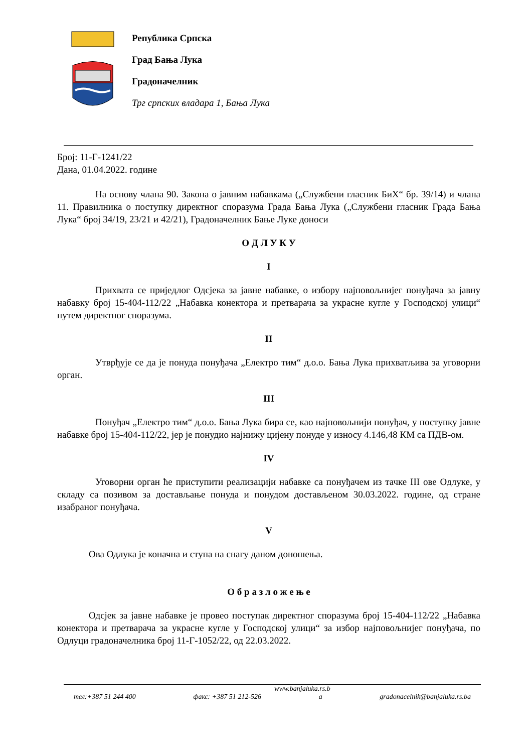Република Српска
Град Бања Лука
Градоначелник
Трг српских владара 1, Бања Лука
Број: 11-Г-1241/22
Дана, 01.04.2022. године
На основу члана 90. Закона о јавним набавкама („Службени гласник БиХ“ бр. 39/14) и члана 11. Правилника о поступку директног споразума Града Бања Лука („Службени гласник Града Бања Лука“ број 34/19, 23/21 и 42/21), Градоначелник Бање Луке доноси
О Д Л У К У
I
Прихвата се приједлог Одсјека за јавне набавке, о избору најповољнијег понуђача за јавну набавку број 15-404-112/22 „Набавка конектора и претварача за украсне кугле у Господској улици“ путем директног споразума.
II
Утврђује се да је понуда понуђача „Електро тим“ д.о.о. Бања Лука прихватљива за уговорни орган.
III
Понуђач „Електро тим“ д.о.о. Бања Лука бира се, као најповољнији понуђач, у поступку јавне набавке број 15-404-112/22, јер је понудио најнижу цијену понуде у износу 4.146,48 КМ са ПДВ-ом.
IV
Уговорни орган ће приступити реализацији набавке са понуђачем из тачке III ове Одлуке, у складу са позивом за достављање понуда и понудом достављеном 30.03.2022. године, од стране изабраног понуђача.
V
Ова Одлука је коначна и ступа на снагу даном доношења.
О б р а з л о ж е њ е
Одсјек за јавне набавке је провео поступак директног споразума број 15-404-112/22 „Набавка конектора и претварача за украсне кугле у Господској улици“ за избор најповољнијег понуђача, по Одлуци градоначелника број 11-Г-1052/22, од 22.03.2022.
www.banjaluka.rs.b
тел:+387 51 244 400 факс: +387 51 212-526 а gradonacelnik@banjaluka.rs.ba